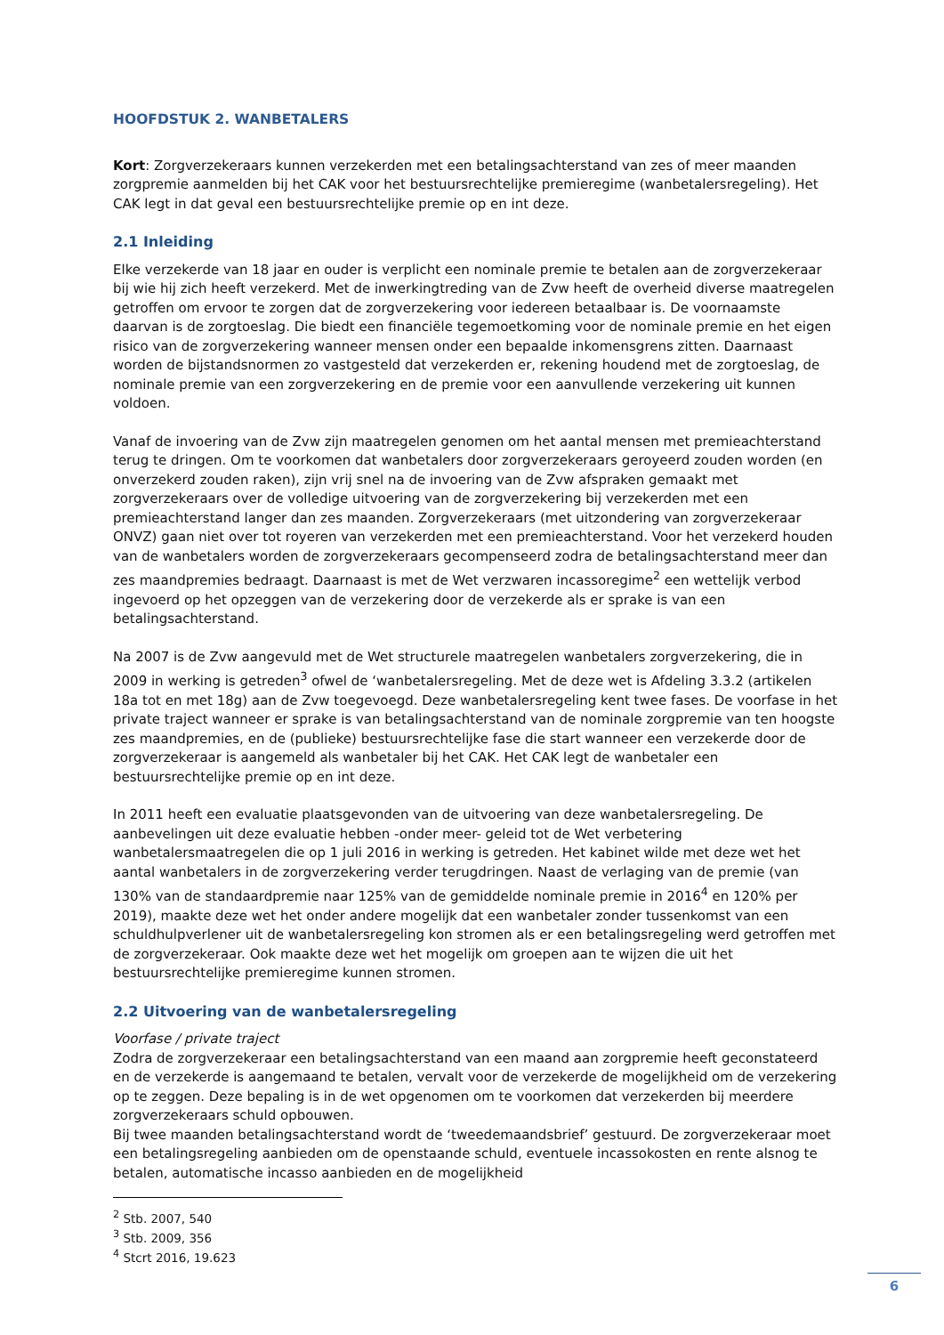HOOFDSTUK 2. WANBETALERS
Kort: Zorgverzekeraars kunnen verzekerden met een betalingsachterstand van zes of meer maanden zorgpremie aanmelden bij het CAK voor het bestuursrechtelijke premieregime (wanbetalersregeling). Het CAK legt in dat geval een bestuursrechtelijke premie op en int deze.
2.1 Inleiding
Elke verzekerde van 18 jaar en ouder is verplicht een nominale premie te betalen aan de zorgverzekeraar bij wie hij zich heeft verzekerd. Met de inwerkingtreding van de Zvw heeft de overheid diverse maatregelen getroffen om ervoor te zorgen dat de zorgverzekering voor iedereen betaalbaar is. De voornaamste daarvan is de zorgtoeslag. Die biedt een financiële tegemoetkoming voor de nominale premie en het eigen risico van de zorgverzekering wanneer mensen onder een bepaalde inkomensgrens zitten. Daarnaast worden de bijstandsnormen zo vastgesteld dat verzekerden er, rekening houdend met de zorgtoeslag, de nominale premie van een zorgverzekering en de premie voor een aanvullende verzekering uit kunnen voldoen.
Vanaf de invoering van de Zvw zijn maatregelen genomen om het aantal mensen met premieachterstand terug te dringen. Om te voorkomen dat wanbetalers door zorgverzekeraars geroyeerd zouden worden (en onverzekerd zouden raken), zijn vrij snel na de invoering van de Zvw afspraken gemaakt met zorgverzekeraars over de volledige uitvoering van de zorgverzekering bij verzekerden met een premieachterstand langer dan zes maanden. Zorgverzekeraars (met uitzondering van zorgverzekeraar ONVZ) gaan niet over tot royeren van verzekerden met een premieachterstand. Voor het verzekerd houden van de wanbetalers worden de zorgverzekeraars gecompenseerd zodra de betalingsachterstand meer dan zes maandpremies bedraagt. Daarnaast is met de Wet verzwaren incassoregime<sup>2</sup> een wettelijk verbod ingevoerd op het opzeggen van de verzekering door de verzekerde als er sprake is van een betalingsachterstand.
Na 2007 is de Zvw aangevuld met de Wet structurele maatregelen wanbetalers zorgverzekering, die in 2009 in werking is getreden<sup>3</sup> ofwel de ‘wanbetalersregeling. Met de deze wet is Afdeling 3.3.2 (artikelen 18a tot en met 18g) aan de Zvw toegevoegd. Deze wanbetalersregeling kent twee fases. De voorfase in het private traject wanneer er sprake is van betalingsachterstand van de nominale zorgpremie van ten hoogste zes maandpremies, en de (publieke) bestuursrechtelijke fase die start wanneer een verzekerde door de zorgverzekeraar is aangemeld als wanbetaler bij het CAK. Het CAK legt de wanbetaler een bestuursrechtelijke premie op en int deze.
In 2011 heeft een evaluatie plaatsgevonden van de uitvoering van deze wanbetalersregeling. De aanbevelingen uit deze evaluatie hebben -onder meer- geleid tot de Wet verbetering wanbetalersmaatregelen die op 1 juli 2016 in werking is getreden. Het kabinet wilde met deze wet het aantal wanbetalers in de zorgverzekering verder terugdringen. Naast de verlaging van de premie (van 130% van de standaardpremie naar 125% van de gemiddelde nominale premie in 2016<sup>4</sup> en 120% per 2019), maakte deze wet het onder andere mogelijk dat een wanbetaler zonder tussenkomst van een schuldhulpverlener uit de wanbetalersregeling kon stromen als er een betalingsregeling werd getroffen met de zorgverzekeraar. Ook maakte deze wet het mogelijk om groepen aan te wijzen die uit het bestuursrechtelijke premieregime kunnen stromen.
2.2 Uitvoering van de wanbetalersregeling
Voorfase / private traject
Zodra de zorgverzekeraar een betalingsachterstand van een maand aan zorgpremie heeft geconstateerd en de verzekerde is aangemaand te betalen, vervalt voor de verzekerde de mogelijkheid om de verzekering op te zeggen. Deze bepaling is in de wet opgenomen om te voorkomen dat verzekerden bij meerdere zorgverzekeraars schuld opbouwen.
Bij twee maanden betalingsachterstand wordt de ‘tweedemaandsbrief’ gestuurd. De zorgverzekeraar moet een betalingsregeling aanbieden om de openstaande schuld, eventuele incassokosten en rente alsnog te betalen, automatische incasso aanbieden en de mogelijkheid
<sup>2</sup> Stb. 2007, 540
<sup>3</sup> Stb. 2009, 356
<sup>4</sup> Stcrt 2016, 19.623
6